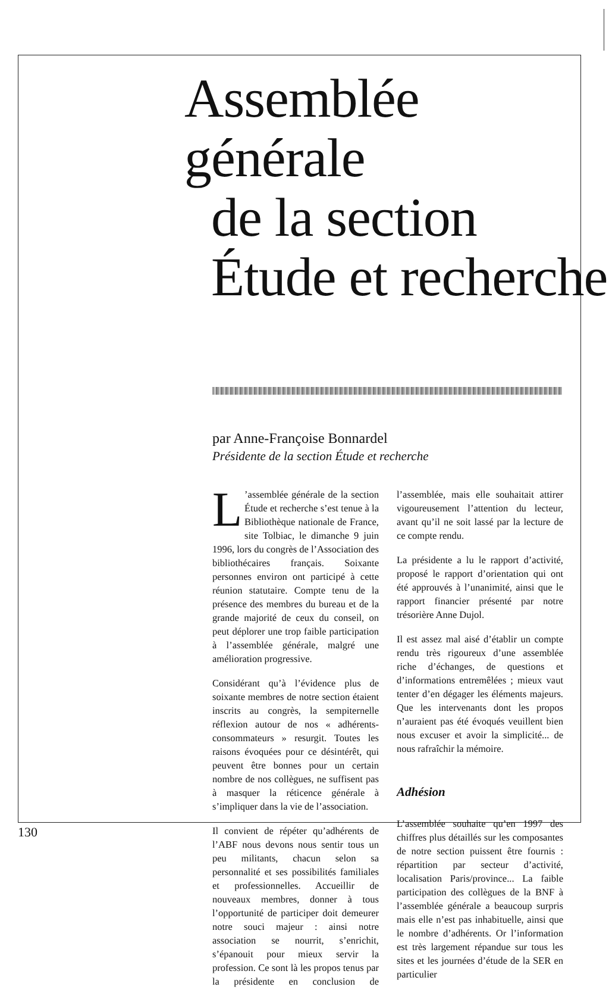Assemblée générale
de la section
Étude et recherche
par Anne-Françoise Bonnardel
Présidente de la section Étude et recherche
L’assemblée générale de la section Étude et recherche s’est tenue à la Bibliothèque nationale de France, site Tolbiac, le dimanche 9 juin 1996, lors du congrès de l’Association des bibliothécaires français. Soixante personnes environ ont participé à cette réunion statutaire. Compte tenu de la présence des membres du bureau et de la grande majorité de ceux du conseil, on peut déplorer une trop faible participation à l’assemblée générale, malgré une amélioration progressive.
Considérant qu’à l’évidence plus de soixante membres de notre section étaient inscrits au congrès, la sempiternelle réflexion autour de nos « adhérents-consommateurs » resurgit. Toutes les raisons évoquées pour ce désintérêt, qui peuvent être bonnes pour un certain nombre de nos collègues, ne suffisent pas à masquer la réticence générale à s’impliquer dans la vie de l’association.
Il convient de répéter qu’adhérents de l’ABF nous devons nous sentir tous un peu militants, chacun selon sa personnalité et ses possibilités familiales et professionnelles. Accueillir de nouveaux membres, donner à tous l’opportunité de participer doit demeurer notre souci majeur : ainsi notre association se nourrit, s’enrichit, s’épanouit pour mieux servir la profession. Ce sont là les propos tenus par la présidente en conclusion de l’assemblée, mais elle souhaitait attirer vigoureusement l’attention du lecteur, avant qu’il ne soit lassé par la lecture de ce compte rendu.
La présidente a lu le rapport d’activité, proposé le rapport d’orientation qui ont été approuvés à l’unanimité, ainsi que le rapport financier présenté par notre trésorière Anne Dujol.
Il est assez mal aisé d’établir un compte rendu très rigoureux d’une assemblée riche d’échanges, de questions et d’informations entremêlées ; mieux vaut tenter d’en dégager les éléments majeurs. Que les intervenants dont les propos n’auraient pas été évoqués veuillent bien nous excuser et avoir la simplicité... de nous rafraîchir la mémoire.
Adhésion
L’assemblée souhaite qu’en 1997 des chiffres plus détaillés sur les composantes de notre section puissent être fournis : répartition par secteur d’activité, localisation Paris/province... La faible participation des collègues de la BNF à l’assemblée générale a beaucoup surpris mais elle n’est pas inhabituelle, ainsi que le nombre d’adhérents. Or l’information est très largement répandue sur tous les sites et les journées d’étude de la SER en particulier
130